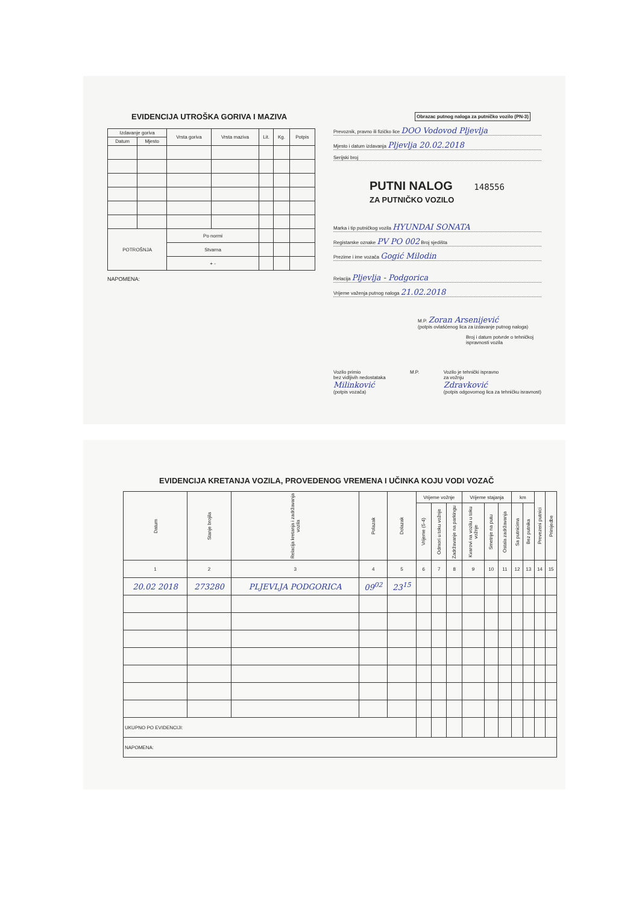EVIDENCIJA UTROŠKA GORIVA I MAZIVA
| Izdavanje goriva | | Vrsta goriva | Vrsta maziva | Lit. | Kg. | Potpis |
| --- | --- | --- | --- | --- | --- | --- |
| Datum | Mjesto | | | | | |
| POTROŠNJA | | Po normi | | | | |
| | | Stvarna | | | | |
| | | + - | | | | |
NAPOMENA:
Obrazac putnog naloga za putničko vozilo (PN-3)
Prevoznik, pravno ili fizičko lice DOO Vodovod Pljevlja
Mjesto i datum izdavanja Pljevlja 20.02.2018
Serijski broj
PUTNI NALOG 148556
ZA PUTNIČKO VOZILO
Marka i tip putničkog vozila HYUNDAI SONATA
Registarske oznake PV PO 002 Broj sjedišta
Prezime i ime vozača Gogić Milodin
Relacija Pljevlja - Podgorica
Vrijeme važenja putnog naloga 21.02.2018
M.P. Zoran Arsenijević
(potpis ovlašćenog lica za izdavanje putnog naloga)
Broj i datum potvrde o tehničkoj ispravnosti vozila
Vozilo primio
bez vidljivih nedostataka
Milinković
(potpis vozača)
M.P. Vozilo je tehnički ispravno
za vožnju
Zdravković
(potpis odgovornog lica za tehničku isravnost)
EVIDENCIJA KRETANJA VOZILA, PROVEDENOG VREMENA I UČINKA KOJU VODI VOZAČ
| Datum | Stanje brojila | Relacija kretanja i zadržavanja vozila | Polazak | Dolazak | Vrijeme vožnje | | | Vrijeme stajanja | | | km | | Prevezeni putnici | Primjedbe |
| --- | --- | --- | --- | --- | --- | --- | --- | --- | --- | --- | --- | --- | --- | --- |
| | | | | | Vrijeme (5-4) | Odmori u toku vožnje | Zadržavanje na parkingu | Kvarovi na vozilu u toku vožnje | Smetnje na putu | Ostala zadržavanja | Sa putnicima | Bez putnika | | |
| 1 | 2 | 3 | 4 | 5 | 6 | 7 | 8 | 9 | 10 | 11 | 12 | 13 | 14 | 15 |
| 20.02 2018 | 273280 | PLJEVLJA PODGORICA | 09<sup>02</sup> | 23<sup>15</sup> | | | | | | | | | | |
| UKUPNO PO EVIDENCIJI: | | | | | | | | | | | | | | |
| NAPOMENA: | | | | | | | | | | | | | | |